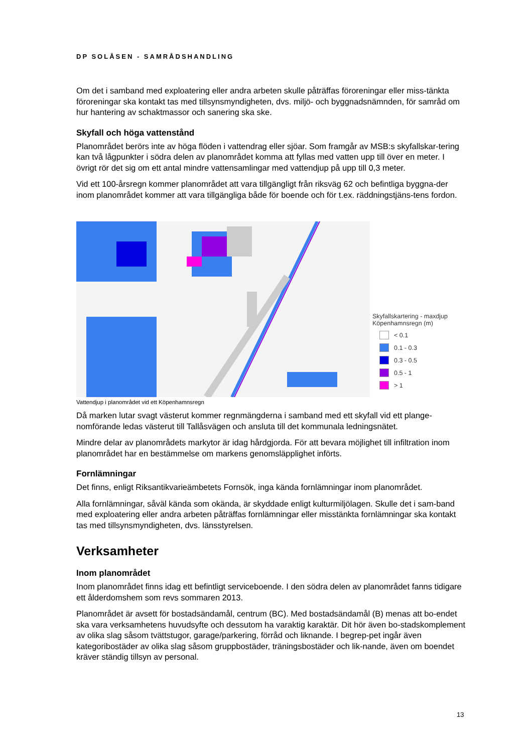DP SOLÅSEN - SAMRÅDSHANDLING
Om det i samband med exploatering eller andra arbeten skulle påträffas föroreningar eller miss-tänkta föroreningar ska kontakt tas med tillsynsmyndigheten, dvs. miljö- och byggnadsnämnden, för samråd om hur hantering av schaktmassor och sanering ska ske.
Skyfall och höga vattenstånd
Planområdet berörs inte av höga flöden i vattendrag eller sjöar. Som framgår av MSB:s skyfallskar-tering kan två lågpunkter i södra delen av planområdet komma att fyllas med vatten upp till över en meter. I övrigt rör det sig om ett antal mindre vattensamlingar med vattendjup på upp till 0,3 meter.
Vid ett 100-årsregn kommer planområdet att vara tillgängligt från riksväg 62 och befintliga byggna-der inom planområdet kommer att vara tillgängliga både för boende och för t.ex. räddningstjäns-tens fordon.
Skyfallskartering - maxdjup
Köpenhamnsregn (m)
< 0.1
0.1 - 0.3
0.3 - 0.5
0.5 - 1
> 1
Vattendjup i planområdet vid ett Köpenhamnsregn
Då marken lutar svagt västerut kommer regnmängderna i samband med ett skyfall vid ett plange-nomförande ledas västerut till Tallåsvägen och ansluta till det kommunala ledningsnätet.
Mindre delar av planområdets markytor är idag hårdgjorda. För att bevara möjlighet till infiltration inom planområdet har en bestämmelse om markens genomsläpplighet införts.
Fornlämningar
Det finns, enligt Riksantikvarieämbetets Fornsök, inga kända fornlämningar inom planområdet.
Alla fornlämningar, såväl kända som okända, är skyddade enligt kulturmiljölagen. Skulle det i sam-band med exploatering eller andra arbeten påträffas fornlämningar eller misstänkta fornlämningar ska kontakt tas med tillsynsmyndigheten, dvs. länsstyrelsen.
Verksamheter
Inom planområdet
Inom planområdet finns idag ett befintligt serviceboende. I den södra delen av planområdet fanns tidigare ett ålderdomshem som revs sommaren 2013.
Planområdet är avsett för bostadsändamål, centrum (BC). Med bostadsändamål (B) menas att bo-endet ska vara verksamhetens huvudsyfte och dessutom ha varaktig karaktär. Dit hör även bo-stadskomplement av olika slag såsom tvättstugor, garage/parkering, förråd och liknande. I begrep-pet ingår även kategoribostäder av olika slag såsom gruppbostäder, träningsbostäder och lik-nande, även om boendet kräver ständig tillsyn av personal.
13